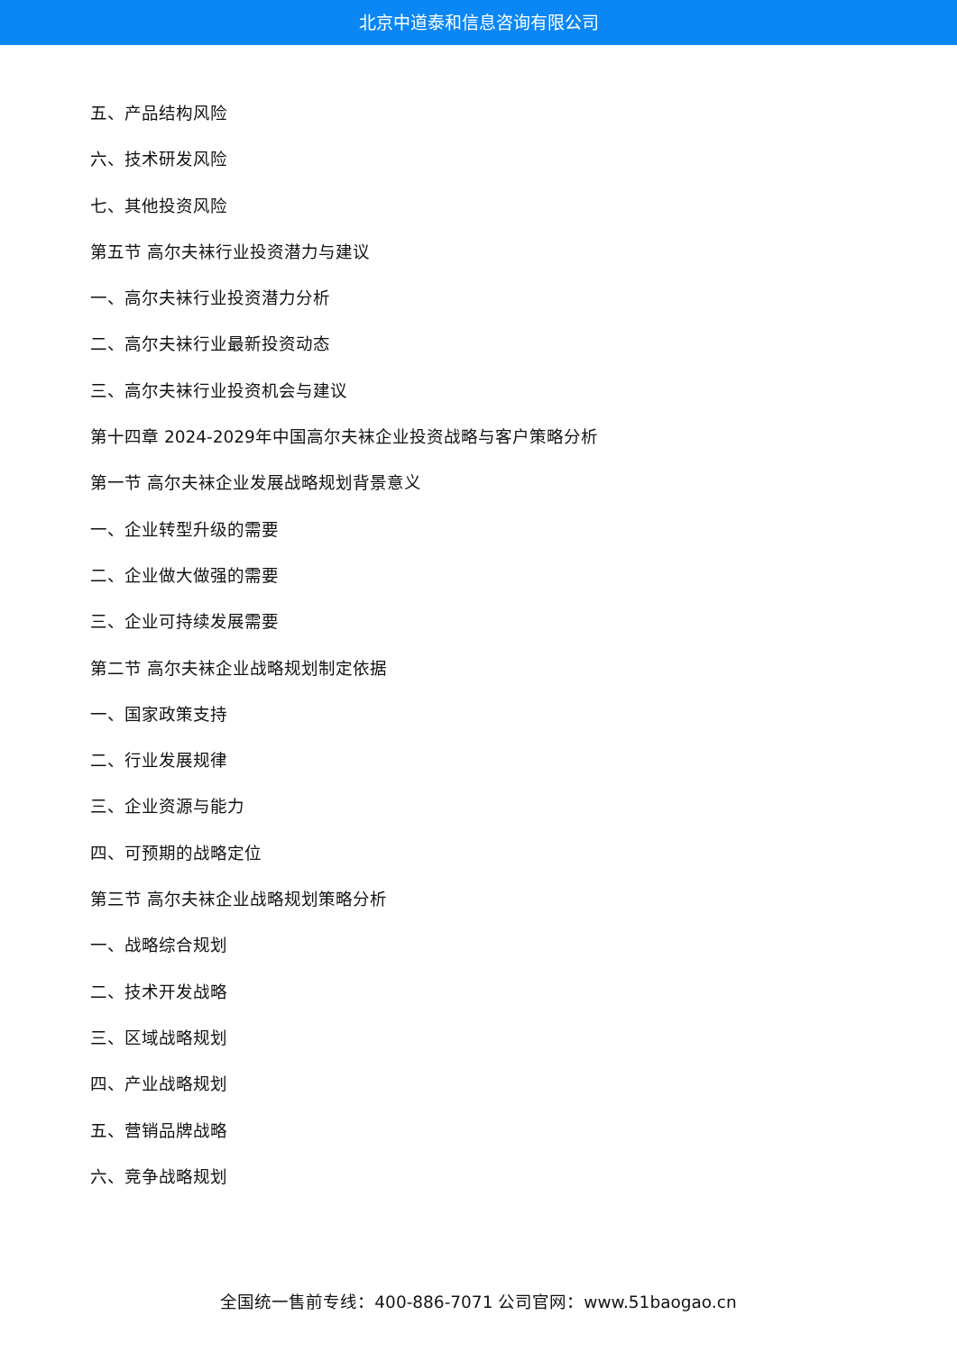北京中道泰和信息咨询有限公司
五、产品结构风险
六、技术研发风险
七、其他投资风险
第五节 高尔夫袜行业投资潜力与建议
一、高尔夫袜行业投资潜力分析
二、高尔夫袜行业最新投资动态
三、高尔夫袜行业投资机会与建议
第十四章 2024-2029年中国高尔夫袜企业投资战略与客户策略分析
第一节 高尔夫袜企业发展战略规划背景意义
一、企业转型升级的需要
二、企业做大做强的需要
三、企业可持续发展需要
第二节 高尔夫袜企业战略规划制定依据
一、国家政策支持
二、行业发展规律
三、企业资源与能力
四、可预期的战略定位
第三节 高尔夫袜企业战略规划策略分析
一、战略综合规划
二、技术开发战略
三、区域战略规划
四、产业战略规划
五、营销品牌战略
六、竞争战略规划
全国统一售前专线：400-886-7071 公司官网：www.51baogao.cn